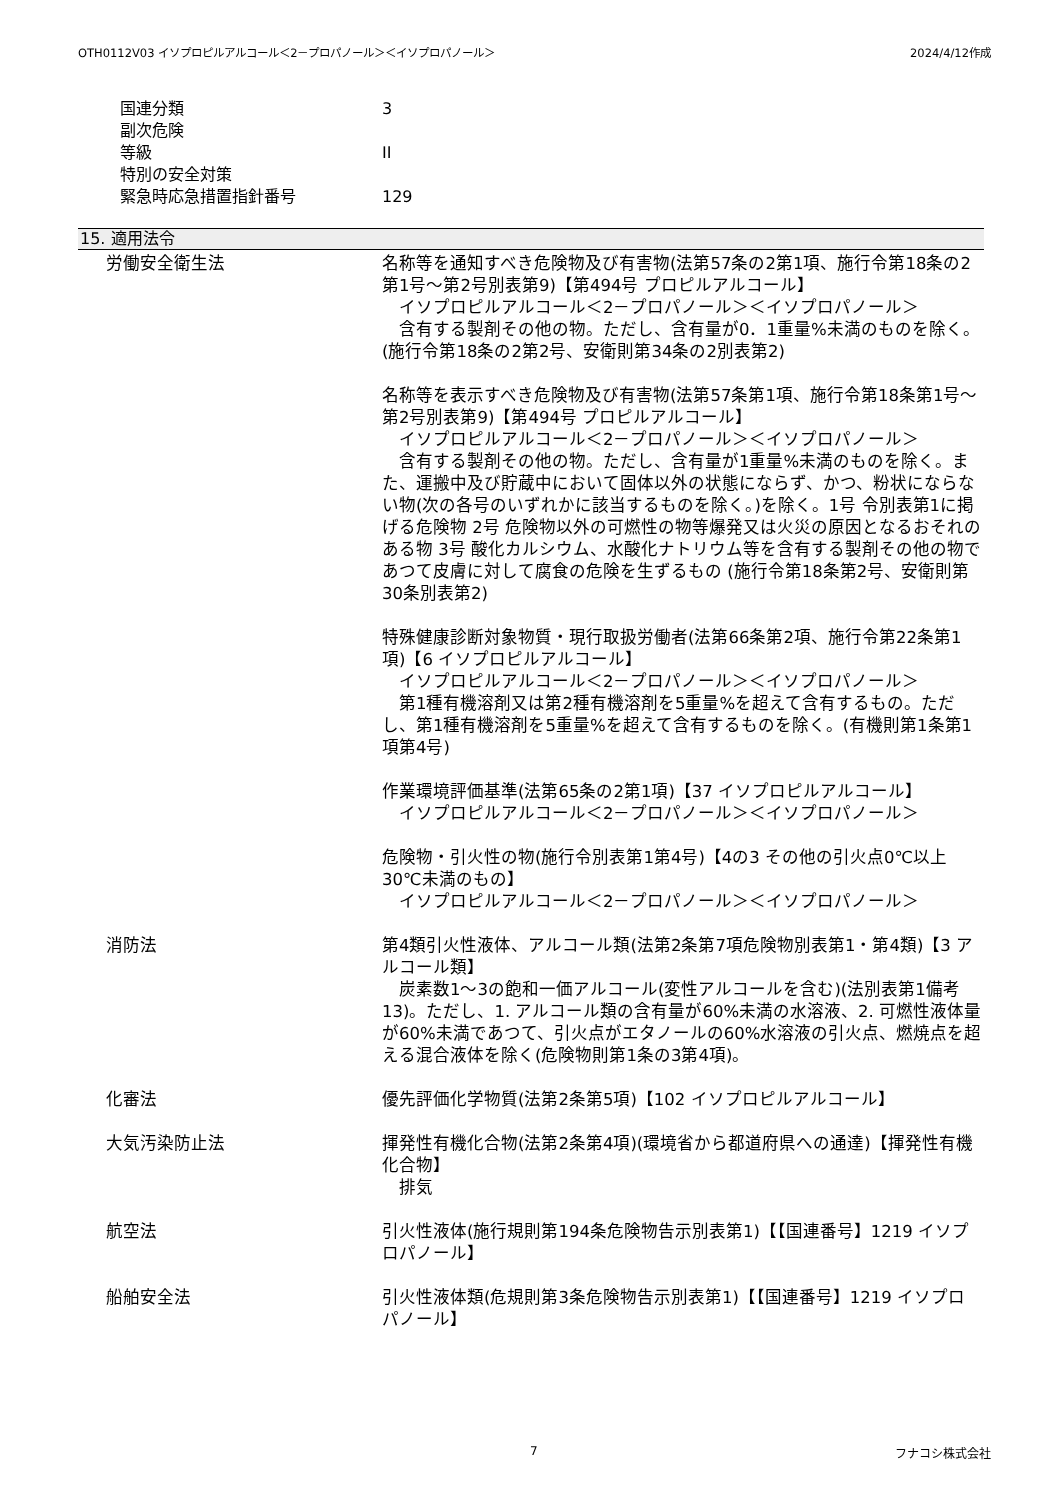OTH0112V03 イソプロピルアルコール＜2－プロパノール＞＜イソプロパノール＞ 2024/4/12作成
国連分類 3
副次危険
等級 II
特別の安全対策
緊急時応急措置指針番号 129
15. 適用法令
労働安全衛生法 名称等を通知すべき危険物及び有害物(法第57条の2第1項、施行令第18条の2第1号～第2号別表第9)【第494号 プロピルアルコール】
　イソプロピルアルコール＜2－プロパノール＞＜イソプロパノール＞
　含有する製剤その他の物。ただし、含有量が0．1重量%未満のものを除く。(施行令第18条の2第2号、安衛則第34条の2別表第2)
名称等を表示すべき危険物及び有害物(法第57条第1項、施行令第18条第1号～第2号別表第9)【第494号 プロピルアルコール】
　イソプロピルアルコール＜2－プロパノール＞＜イソプロパノール＞
　含有する製剤その他の物。ただし、含有量が1重量%未満のものを除く。また、運搬中及び貯蔵中において固体以外の状態にならず、かつ、粉状にならない物(次の各号のいずれかに該当するものを除く。)を除く。1号 令別表第1に掲げる危険物 2号 危険物以外の可燃性の物等爆発又は火災の原因となるおそれのある物 3号 酸化カルシウム、水酸化ナトリウム等を含有する製剤その他の物であつて皮膚に対して腐食の危険を生ずるもの (施行令第18条第2号、安衛則第30条別表第2)
特殊健康診断対象物質・現行取扱労働者(法第66条第2項、施行令第22条第1項)【6 イソプロピルアルコール】
　イソプロピルアルコール＜2－プロパノール＞＜イソプロパノール＞
　第1種有機溶剤又は第2種有機溶剤を5重量%を超えて含有するもの。ただし、第1種有機溶剤を5重量%を超えて含有するものを除く。(有機則第1条第1項第4号)
作業環境評価基準(法第65条の2第1項)【37 イソプロピルアルコール】
　イソプロピルアルコール＜2－プロパノール＞＜イソプロパノール＞
危険物・引火性の物(施行令別表第1第4号)【4の3 その他の引火点0℃以上30℃未満のもの】
　イソプロピルアルコール＜2－プロパノール＞＜イソプロパノール＞
消防法 第4類引火性液体、アルコール類(法第2条第7項危険物別表第1・第4類)【3 アルコール類】
　炭素数1～3の飽和一価アルコール(変性アルコールを含む)(法別表第1備考13)。ただし、1. アルコール類の含有量が60%未満の水溶液、2. 可燃性液体量が60%未満であつて、引火点がエタノールの60%水溶液の引火点、燃焼点を超える混合液体を除く(危険物則第1条の3第4項)。
化審法 優先評価化学物質(法第2条第5項)【102 イソプロピルアルコール】
大気汚染防止法 揮発性有機化合物(法第2条第4項)(環境省から都道府県への通達)【揮発性有機化合物】
　排気
航空法 引火性液体(施行規則第194条危険物告示別表第1)【【国連番号】1219 イソプロパノール】
船舶安全法 引火性液体類(危規則第3条危険物告示別表第1)【【国連番号】1219 イソプロパノール】
7 フナコシ株式会社